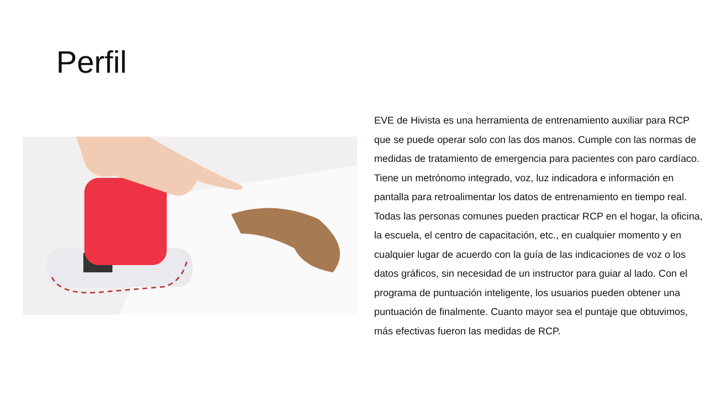Perfil
EVE de Hivista es una herramienta de entrenamiento auxiliar para RCP que se puede operar solo con las dos manos. Cumple con las normas de medidas de tratamiento de emergencia para pacientes con paro cardíaco. Tiene un metrónomo integrado, voz, luz indicadora e información en pantalla para retroalimentar los datos de entrenamiento en tiempo real. Todas las personas comunes pueden practicar RCP en el hogar, la oficina, la escuela, el centro de capacitación, etc., en cualquier momento y en cualquier lugar de acuerdo con la guía de las indicaciones de voz o los datos gráficos, sin necesidad de un instructor para guiar al lado. Con el programa de puntuación inteligente, los usuarios pueden obtener una puntuación de finalmente. Cuanto mayor sea el puntaje que obtuvimos, más efectivas fueron las medidas de RCP.